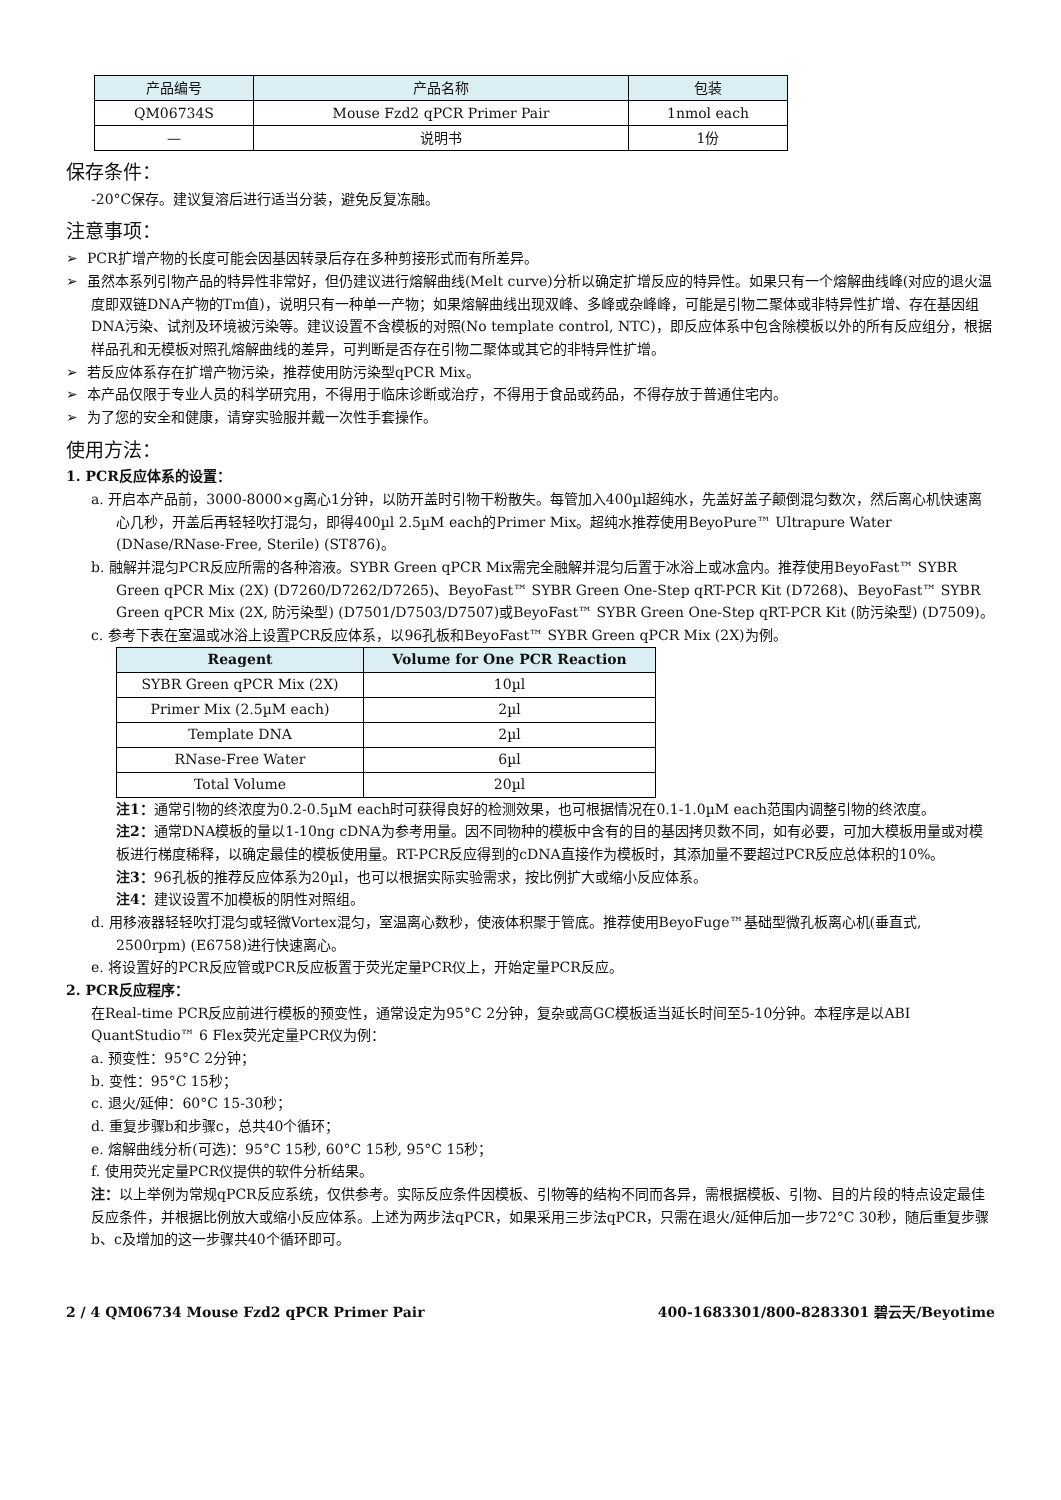| 产品编号 | 产品名称 | 包装 |
| --- | --- | --- |
| QM06734S | Mouse Fzd2 qPCR Primer Pair | 1nmol each |
| — | 说明书 | 1份 |
保存条件：
-20°C保存。建议复溶后进行适当分装，避免反复冻融。
注意事项：
➢ PCR扩增产物的长度可能会因基因转录后存在多种剪接形式而有所差异。
➢ 虽然本系列引物产品的特异性非常好，但仍建议进行熔解曲线(Melt curve)分析以确定扩增反应的特异性。如果只有一个熔解曲线峰(对应的退火温度即双链DNA产物的Tm值)，说明只有一种单一产物；如果熔解曲线出现双峰、多峰或杂峰峰，可能是引物二聚体或非特异性扩增、存在基因组DNA污染、试剂及环境被污染等。建议设置不含模板的对照(No template control, NTC)，即反应体系中包含除模板以外的所有反应组分，根据样品孔和无模板对照孔熔解曲线的差异，可判断是否存在引物二聚体或其它的非特异性扩增。
➢ 若反应体系存在扩增产物污染，推荐使用防污染型qPCR Mix。
➢ 本产品仅限于专业人员的科学研究用，不得用于临床诊断或治疗，不得用于食品或药品，不得存放于普通住宅内。
➢ 为了您的安全和健康，请穿实验服并戴一次性手套操作。
使用方法：
1. PCR反应体系的设置：
a. 开启本产品前，3000-8000×g离心1分钟，以防开盖时引物干粉散失。每管加入400µl超纯水，先盖好盖子颠倒混匀数次，然后离心机快速离心几秒，开盖后再轻轻吹打混匀，即得400µl 2.5µM each的Primer Mix。超纯水推荐使用BeyoPure™ Ultrapure Water (DNase/RNase-Free, Sterile) (ST876)。
b. 融解并混匀PCR反应所需的各种溶液。SYBR Green qPCR Mix需完全融解并混匀后置于冰浴上或冰盒内。推荐使用BeyoFast™ SYBR Green qPCR Mix (2X) (D7260/D7262/D7265)、BeyoFast™ SYBR Green One-Step qRT-PCR Kit (D7268)、BeyoFast™ SYBR Green qPCR Mix (2X, 防污染型) (D7501/D7503/D7507)或BeyoFast™ SYBR Green One-Step qRT-PCR Kit (防污染型) (D7509)。
c. 参考下表在室温或冰浴上设置PCR反应体系，以96孔板和BeyoFast™ SYBR Green qPCR Mix (2X)为例。
| Reagent | Volume for One PCR Reaction |
| --- | --- |
| SYBR Green qPCR Mix (2X) | 10µl |
| Primer Mix (2.5µM each) | 2µl |
| Template DNA | 2µl |
| RNase-Free Water | 6µl |
| Total Volume | 20µl |
注1：通常引物的终浓度为0.2-0.5µM each时可获得良好的检测效果，也可根据情况在0.1-1.0µM each范围内调整引物的终浓度。
注2：通常DNA模板的量以1-10ng cDNA为参考用量。因不同物种的模板中含有的目的基因拷贝数不同，如有必要，可加大模板用量或对模板进行梯度稀释，以确定最佳的模板使用量。RT-PCR反应得到的cDNA直接作为模板时，其添加量不要超过PCR反应总体积的10%。
注3：96孔板的推荐反应体系为20µl，也可以根据实际实验需求，按比例扩大或缩小反应体系。
注4：建议设置不加模板的阴性对照组。
d. 用移液器轻轻吹打混匀或轻微Vortex混匀，室温离心数秒，使液体积聚于管底。推荐使用BeyoFuge™基础型微孔板离心机(垂直式, 2500rpm) (E6758)进行快速离心。
e. 将设置好的PCR反应管或PCR反应板置于荧光定量PCR仪上，开始定量PCR反应。
2. PCR反应程序：
在Real-time PCR反应前进行模板的预变性，通常设定为95°C 2分钟，复杂或高GC模板适当延长时间至5-10分钟。本程序是以ABI QuantStudio™ 6 Flex荧光定量PCR仪为例：
a. 预变性：95°C 2分钟；
b. 变性：95°C 15秒；
c. 退火/延伸：60°C 15-30秒；
d. 重复步骤b和步骤c，总共40个循环；
e. 熔解曲线分析(可选)：95°C 15秒, 60°C 15秒, 95°C 15秒；
f. 使用荧光定量PCR仪提供的软件分析结果。
注：以上举例为常规qPCR反应系统，仅供参考。实际反应条件因模板、引物等的结构不同而各异，需根据模板、引物、目的片段的特点设定最佳反应条件，并根据比例放大或缩小反应体系。上述为两步法qPCR，如果采用三步法qPCR，只需在退火/延伸后加一步72°C 30秒，随后重复步骤b、c及增加的这一步骤共40个循环即可。
2 / 4 QM06734 Mouse Fzd2 qPCR Primer Pair 400-1683301/800-8283301 碧云天/Beyotime